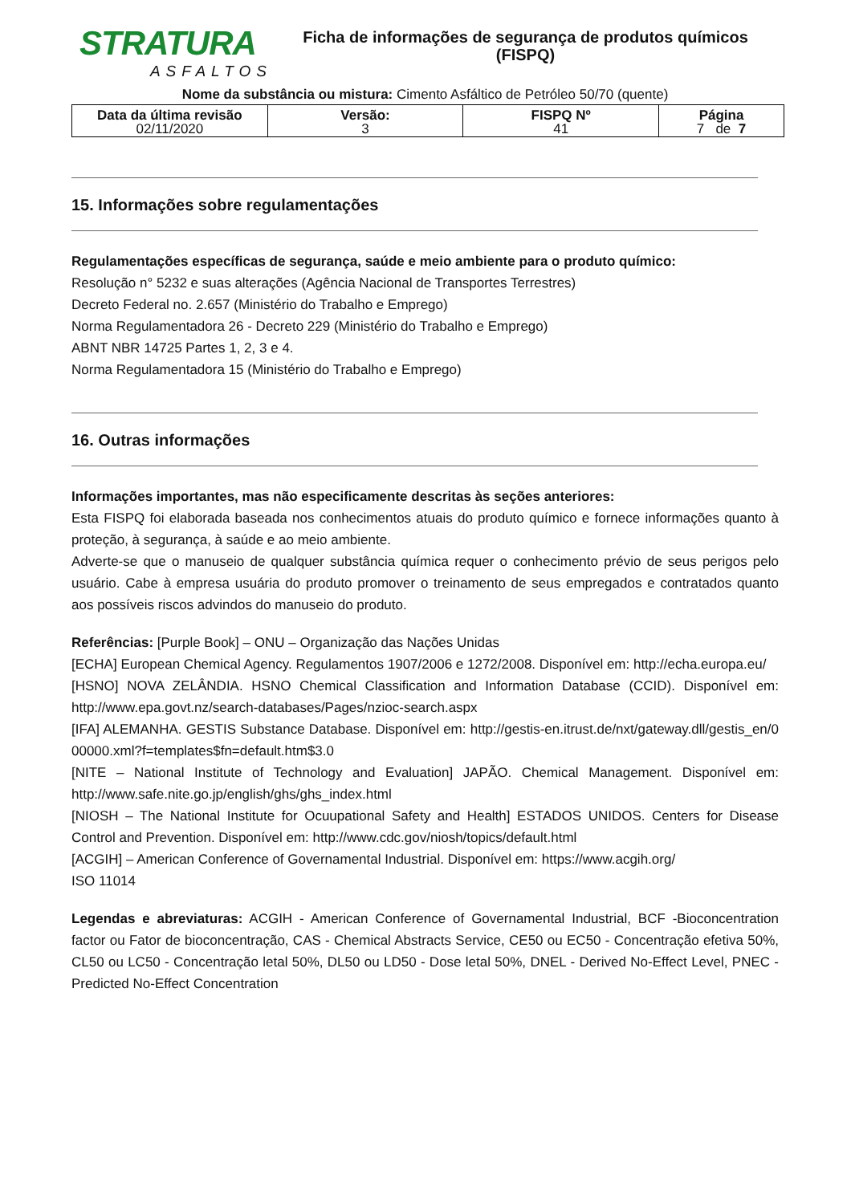STRATURA
ASFALTOS
Ficha de informações de segurança de produtos químicos
(FISPQ)
Nome da substância ou mistura: Cimento Asfáltico de Petróleo 50/70 (quente)
| Data da última revisão 02/11/2020 | Versão: 3 | FISPQ Nº 41 | Página 7 de 7 |
15. Informações sobre regulamentações
Regulamentações específicas de segurança, saúde e meio ambiente para o produto químico:
Resolução n° 5232 e suas alterações (Agência Nacional de Transportes Terrestres)
Decreto Federal no. 2.657 (Ministério do Trabalho e Emprego)
Norma Regulamentadora 26 - Decreto 229 (Ministério do Trabalho e Emprego)
ABNT NBR 14725 Partes 1, 2, 3 e 4.
Norma Regulamentadora 15 (Ministério do Trabalho e Emprego)
16. Outras informações
Informações importantes, mas não especificamente descritas às seções anteriores:
Esta FISPQ foi elaborada baseada nos conhecimentos atuais do produto químico e fornece informações quanto à proteção, à segurança, à saúde e ao meio ambiente.
Adverte-se que o manuseio de qualquer substância química requer o conhecimento prévio de seus perigos pelo usuário. Cabe à empresa usuária do produto promover o treinamento de seus empregados e contratados quanto aos possíveis riscos advindos do manuseio do produto.
Referências: [Purple Book] – ONU – Organização das Nações Unidas
[ECHA] European Chemical Agency. Regulamentos 1907/2006 e 1272/2008. Disponível em: http://echa.europa.eu/
[HSNO] NOVA ZELÂNDIA. HSNO Chemical Classification and Information Database (CCID). Disponível em: http://www.epa.govt.nz/search-databases/Pages/nzioc-search.aspx
[IFA] ALEMANHA. GESTIS Substance Database. Disponível em: http://gestis-en.itrust.de/nxt/gateway.dll/gestis_en/000000.xml?f=templates$fn=default.htm$3.0
[NITE – National Institute of Technology and Evaluation] JAPÃO. Chemical Management. Disponível em: http://www.safe.nite.go.jp/english/ghs/ghs_index.html
[NIOSH – The National Institute for Ocuupational Safety and Health] ESTADOS UNIDOS. Centers for Disease Control and Prevention. Disponível em: http://www.cdc.gov/niosh/topics/default.html
[ACGIH] – American Conference of Governamental Industrial. Disponível em: https://www.acgih.org/
ISO 11014
Legendas e abreviaturas: ACGIH - American Conference of Governamental Industrial, BCF -Bioconcentration factor ou Fator de bioconcentração, CAS - Chemical Abstracts Service, CE50 ou EC50 - Concentração efetiva 50%, CL50 ou LC50 - Concentração letal 50%, DL50 ou LD50 - Dose letal 50%, DNEL - Derived No-Effect Level, PNEC - Predicted No-Effect Concentration